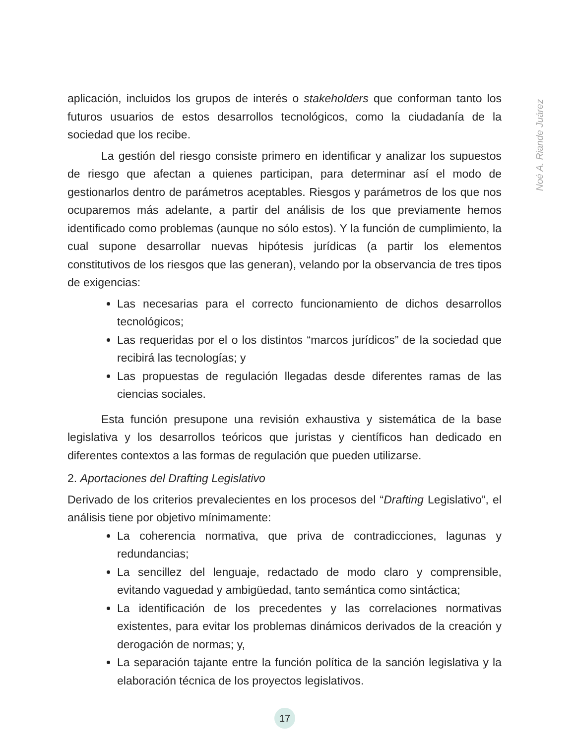Noé A. Riande Juárez
aplicación, incluidos los grupos de interés o stakeholders que conforman tanto los futuros usuarios de estos desarrollos tecnológicos, como la ciudadanía de la sociedad que los recibe.
La gestión del riesgo consiste primero en identificar y analizar los supuestos de riesgo que afectan a quienes participan, para determinar así el modo de gestionarlos dentro de parámetros aceptables. Riesgos y parámetros de los que nos ocuparemos más adelante, a partir del análisis de los que previamente hemos identificado como problemas (aunque no sólo estos). Y la función de cumplimiento, la cual supone desarrollar nuevas hipótesis jurídicas (a partir los elementos constitutivos de los riesgos que las generan), velando por la observancia de tres tipos de exigencias:
Las necesarias para el correcto funcionamiento de dichos desarrollos tecnológicos;
Las requeridas por el o los distintos “marcos jurídicos” de la sociedad que recibirá las tecnologías; y
Las propuestas de regulación llegadas desde diferentes ramas de las ciencias sociales.
Esta función presupone una revisión exhaustiva y sistemática de la base legislativa y los desarrollos teóricos que juristas y científicos han dedicado en diferentes contextos a las formas de regulación que pueden utilizarse.
2. Aportaciones del Drafting Legislativo
Derivado de los criterios prevalecientes en los procesos del “Drafting Legislativo”, el análisis tiene por objetivo mínimamente:
La coherencia normativa, que priva de contradicciones, lagunas y redundancias;
La sencillez del lenguaje, redactado de modo claro y comprensible, evitando vaguedad y ambigüedad, tanto semántica como sintáctica;
La identificación de los precedentes y las correlaciones normativas existentes, para evitar los problemas dinámicos derivados de la creación y derogación de normas; y,
La separación tajante entre la función política de la sanción legislativa y la elaboración técnica de los proyectos legislativos.
17